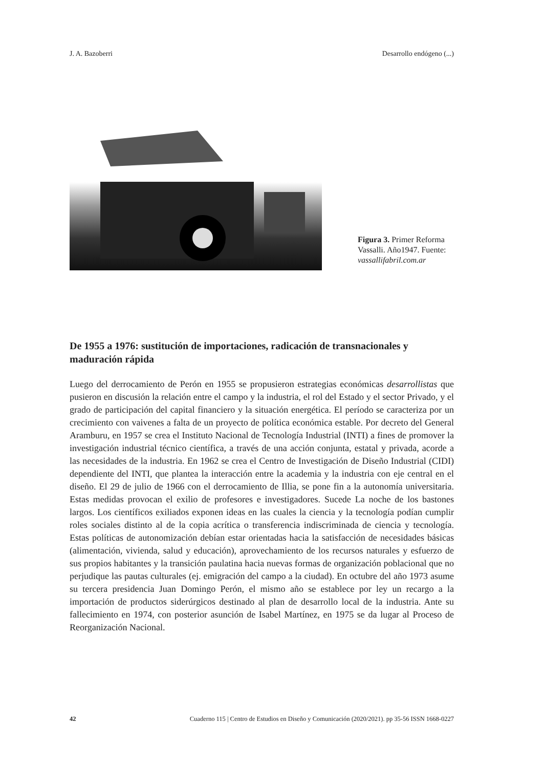J. A. Bazoberri Desarrollo endógeno (...)
Figura 3. Primer Reforma Vassalli. Año1947. Fuente: vassallifabril.com.ar
De 1955 a 1976: sustitución de importaciones, radicación de transnacionales y maduración rápida
Luego del derrocamiento de Perón en 1955 se propusieron estrategias económicas desarrollistas que pusieron en discusión la relación entre el campo y la industria, el rol del Estado y el sector Privado, y el grado de participación del capital financiero y la situación energética. El período se caracteriza por un crecimiento con vaivenes a falta de un proyecto de política económica estable. Por decreto del General Aramburu, en 1957 se crea el Instituto Nacional de Tecnología Industrial (INTI) a fines de promover la investigación industrial técnico científica, a través de una acción conjunta, estatal y privada, acorde a las necesidades de la industria. En 1962 se crea el Centro de Investigación de Diseño Industrial (CIDI) dependiente del INTI, que plantea la interacción entre la academia y la industria con eje central en el diseño. El 29 de julio de 1966 con el derrocamiento de Illia, se pone fin a la autonomía universitaria. Estas medidas provocan el exilio de profesores e investigadores. Sucede La noche de los bastones largos. Los científicos exiliados exponen ideas en las cuales la ciencia y la tecnología podían cumplir roles sociales distinto al de la copia acrítica o transferencia indiscriminada de ciencia y tecnología. Estas políticas de autonomización debían estar orientadas hacia la satisfacción de necesidades básicas (alimentación, vivienda, salud y educación), aprovechamiento de los recursos naturales y esfuerzo de sus propios habitantes y la transición paulatina hacia nuevas formas de organización poblacional que no perjudique las pautas culturales (ej. emigración del campo a la ciudad). En octubre del año 1973 asume su tercera presidencia Juan Domingo Perón, el mismo año se establece por ley un recargo a la importación de productos siderúrgicos destinado al plan de desarrollo local de la industria. Ante su fallecimiento en 1974, con posterior asunción de Isabel Martínez, en 1975 se da lugar al Proceso de Reorganización Nacional.
42 Cuaderno 115 | Centro de Estudios en Diseño y Comunicación (2020/2021). pp 35-56 ISSN 1668-0227